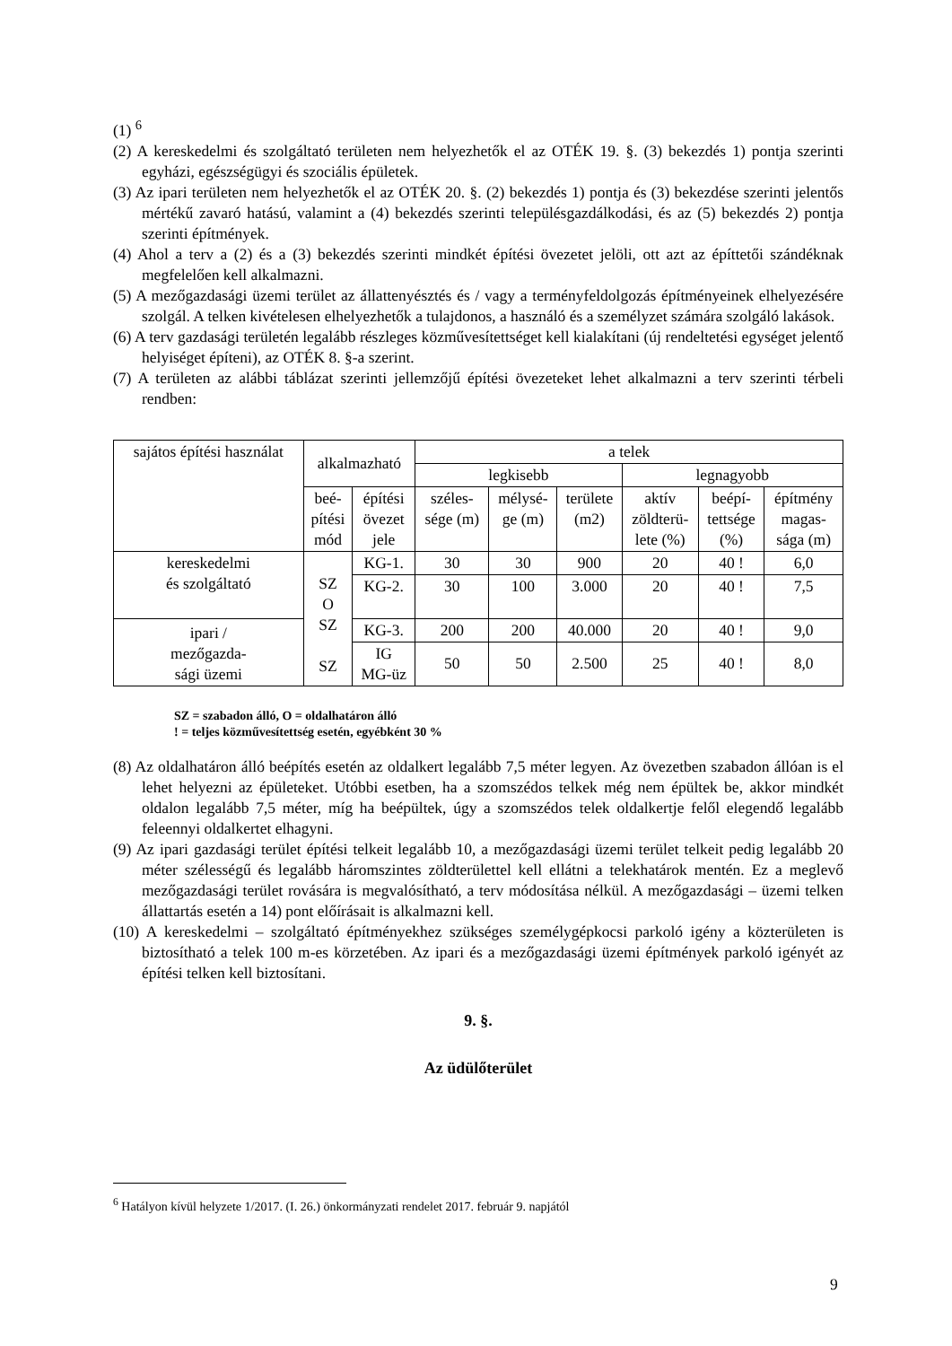(1) <sup>6</sup>
(2) A kereskedelmi és szolgáltató területen nem helyezhetők el az OTÉK 19. §. (3) bekezdés 1) pontja szerinti egyházi, egészségügyi és szociális épületek.
(3) Az ipari területen nem helyezhetők el az OTÉK 20. §. (2) bekezdés 1) pontja és (3) bekezdése szerinti jelentős mértékű zavaró hatású, valamint a (4) bekezdés szerinti településgazdálkodási, és az (5) bekezdés 2) pontja szerinti építmények.
(4) Ahol a terv a (2) és a (3) bekezdés szerinti mindkét építési övezetet jelöli, ott azt az építtetői szándéknak megfelelően kell alkalmazni.
(5) A mezőgazdasági üzemi terület az állattenyésztés és / vagy a terményfeldolgozás építményeinek elhelyezésére szolgál. A telken kivételesen elhelyezhetők a tulajdonos, a használó és a személyzet számára szolgáló lakások.
(6) A terv gazdasági területén legalább részleges közművesítettséget kell kialakítani (új rendeltetési egységet jelentő helyiséget építeni), az OTÉK 8. §-a szerint.
(7) A területen az alábbi táblázat szerinti jellemzőjű építési övezeteket lehet alkalmazni a terv szerinti térbeli rendben:
| sajátos építési használat | alkalmazható | | a telek | | | | | |
| | | | legkisebb | | | legnagyobb | | |
| | beé- pítési mód | építési övezet jele | széles- sége (m) | mélysé- ge (m) | területe (m2) | aktív zöldterü- lete (%) | beépí- tettsége (%) | építmény magas- sága (m) |
| kereskedelmi és szolgáltató | SZ O SZ SZ | KG-1. | 30 | 30 | 900 | 20 | 40 ! | 6,0 |
| | | KG-2. | 30 | 100 | 3.000 | 20 | 40 ! | 7,5 |
| ipari / mezőgazda- sági üzemi | | KG-3. | 200 | 200 | 40.000 | 20 | 40 ! | 9,0 |
| | | IG MG-üz | 50 | 50 | 2.500 | 25 | 40 ! | 8,0 |
SZ = szabadon álló, O = oldalhatáron álló
! = teljes közművesítettség esetén, egyébként 30 %
(8) Az oldalhatáron álló beépítés esetén az oldalkert legalább 7,5 méter legyen. Az övezetben szabadon állóan is el lehet helyezni az épületeket. Utóbbi esetben, ha a szomszédos telkek még nem épültek be, akkor mindkét oldalon legalább 7,5 méter, míg ha beépültek, úgy a szomszédos telek oldalkertje felől elegendő legalább feleennyi oldalkertet elhagyni.
(9) Az ipari gazdasági terület építési telkeit legalább 10, a mezőgazdasági üzemi terület telkeit pedig legalább 20 méter szélességű és legalább háromszintes zöldterülettel kell ellátni a telekhatárok mentén. Ez a meglevő mezőgazdasági terület rovására is megvalósítható, a terv módosítása nélkül. A mezőgazdasági – üzemi telken állattartás esetén a 14) pont előírásait is alkalmazni kell.
(10) A kereskedelmi – szolgáltató építményekhez szükséges személygépkocsi parkoló igény a közterületen is biztosítható a telek 100 m-es körzetében. Az ipari és a mezőgazdasági üzemi építmények parkoló igényét az építési telken kell biztosítani.
9. §.
Az üdülőterület
<sup>6</sup> Hatályon kívül helyzete 1/2017. (I. 26.) önkormányzati rendelet 2017. február 9. napjától
9